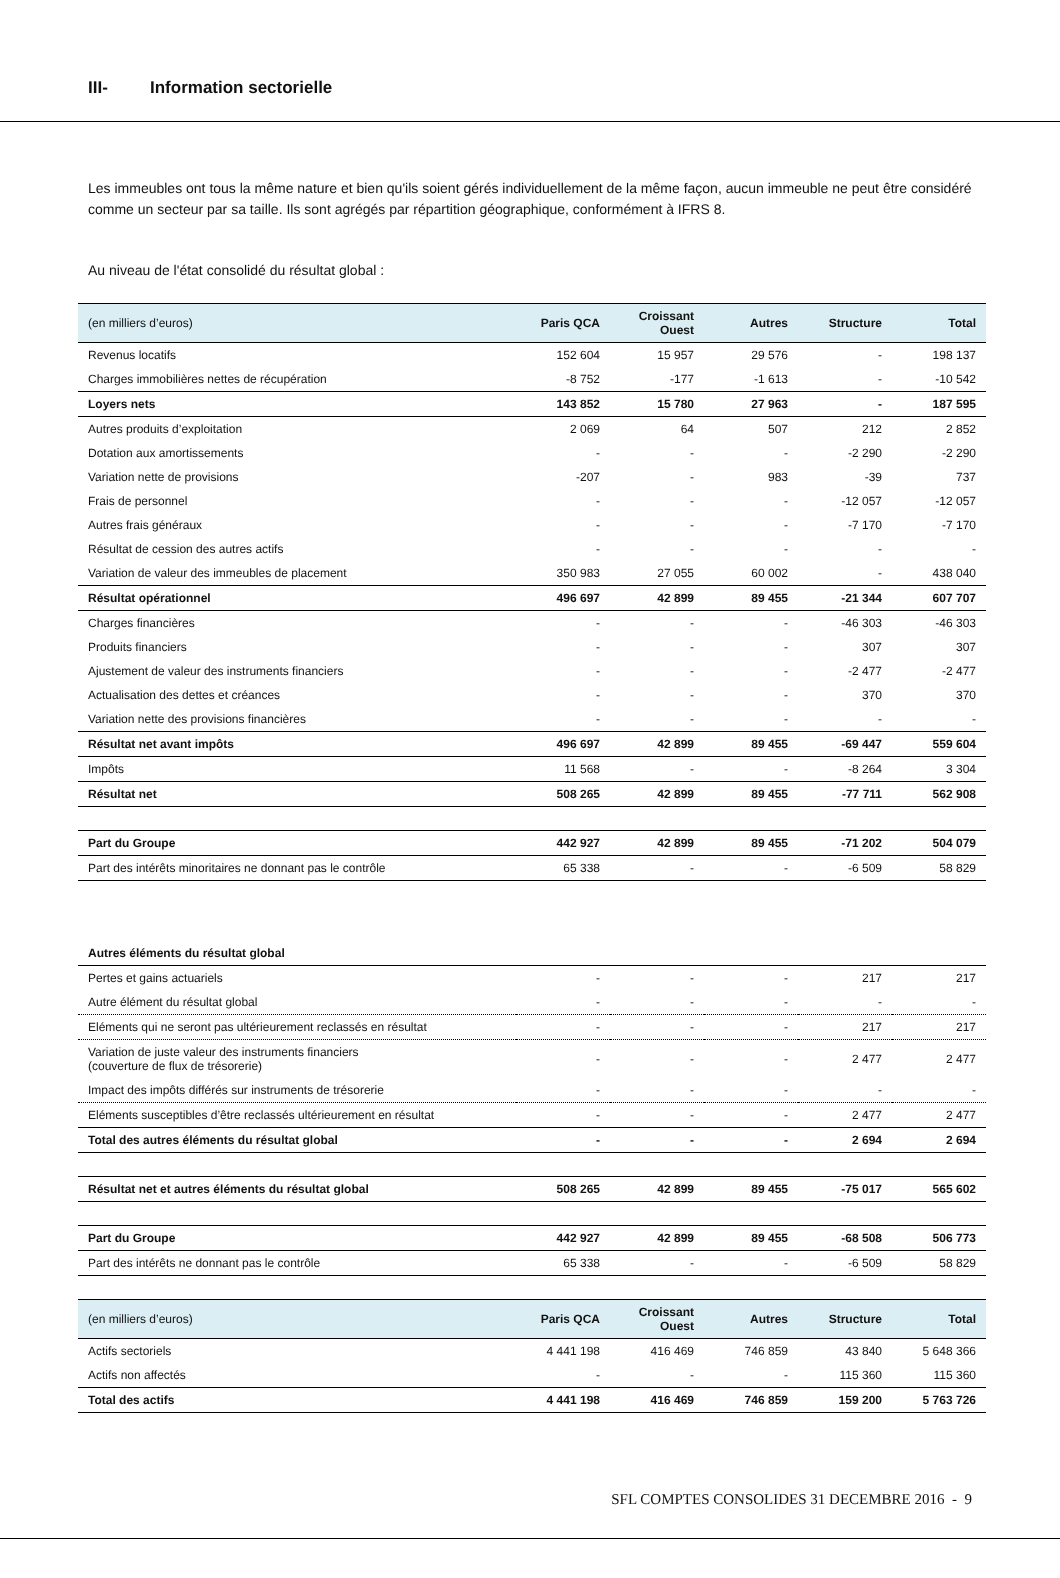III- Information sectorielle
Les immeubles ont tous la même nature et bien qu'ils soient gérés individuellement de la même façon, aucun immeuble ne peut être considéré comme un secteur par sa taille. Ils sont agrégés par répartition géographique, conformément à IFRS 8.
Au niveau de l'état consolidé du résultat global :
| (en milliers d’euros) | Paris QCA | Croissant Ouest | Autres | Structure | Total |
| Revenus locatifs | 152 604 | 15 957 | 29 576 | - | 198 137 |
| Charges immobilières nettes de récupération | -8 752 | -177 | -1 613 | - | -10 542 |
| Loyers nets | 143 852 | 15 780 | 27 963 | - | 187 595 |
| Autres produits d’exploitation | 2 069 | 64 | 507 | 212 | 2 852 |
| Dotation aux amortissements | - | - | - | -2 290 | -2 290 |
| Variation nette de provisions | -207 | - | 983 | -39 | 737 |
| Frais de personnel | - | - | - | -12 057 | -12 057 |
| Autres frais généraux | - | - | - | -7 170 | -7 170 |
| Résultat de cession des autres actifs | - | - | - | - | - |
| Variation de valeur des immeubles de placement | 350 983 | 27 055 | 60 002 | - | 438 040 |
| Résultat opérationnel | 496 697 | 42 899 | 89 455 | -21 344 | 607 707 |
| Charges financières | - | - | - | -46 303 | -46 303 |
| Produits financiers | - | - | - | 307 | 307 |
| Ajustement de valeur des instruments financiers | - | - | - | -2 477 | -2 477 |
| Actualisation des dettes et créances | - | - | - | 370 | 370 |
| Variation nette des provisions financières | - | - | - | - | - |
| Résultat net avant impôts | 496 697 | 42 899 | 89 455 | -69 447 | 559 604 |
| Impôts | 11 568 | - | - | -8 264 | 3 304 |
| Résultat net | 508 265 | 42 899 | 89 455 | -77 711 | 562 908 |
| Part du Groupe | 442 927 | 42 899 | 89 455 | -71 202 | 504 079 |
| Part des intérêts minoritaires ne donnant pas le contrôle | 65 338 | - | - | -6 509 | 58 829 |
| Autres éléments du résultat global | | | | | |
| Pertes et gains actuariels | - | - | - | 217 | 217 |
| Autre élément du résultat global | - | - | - | - | - |
| Eléments qui ne seront pas ultérieurement reclassés en résultat | - | - | - | 217 | 217 |
| Variation de juste valeur des instruments financiers (couverture de flux de trésorerie) | - | - | - | 2 477 | 2 477 |
| Impact des impôts différés sur instruments de trésorerie | - | - | - | - | - |
| Eléments susceptibles d’être reclassés ultérieurement en résultat | - | - | - | 2 477 | 2 477 |
| Total des autres éléments du résultat global | - | - | - | 2 694 | 2 694 |
| Résultat net et autres éléments du résultat global | 508 265 | 42 899 | 89 455 | -75 017 | 565 602 |
| Part du Groupe | 442 927 | 42 899 | 89 455 | -68 508 | 506 773 |
| Part des intérêts ne donnant pas le contrôle | 65 338 | - | - | -6 509 | 58 829 |
| (en milliers d’euros) | Paris QCA | Croissant Ouest | Autres | Structure | Total |
| Actifs sectoriels | 4 441 198 | 416 469 | 746 859 | 43 840 | 5 648 366 |
| Actifs non affectés | - | - | - | 115 360 | 115 360 |
| Total des actifs | 4 441 198 | 416 469 | 746 859 | 159 200 | 5 763 726 |
SFL COMPTES CONSOLIDES 31 DECEMBRE 2016 - 9